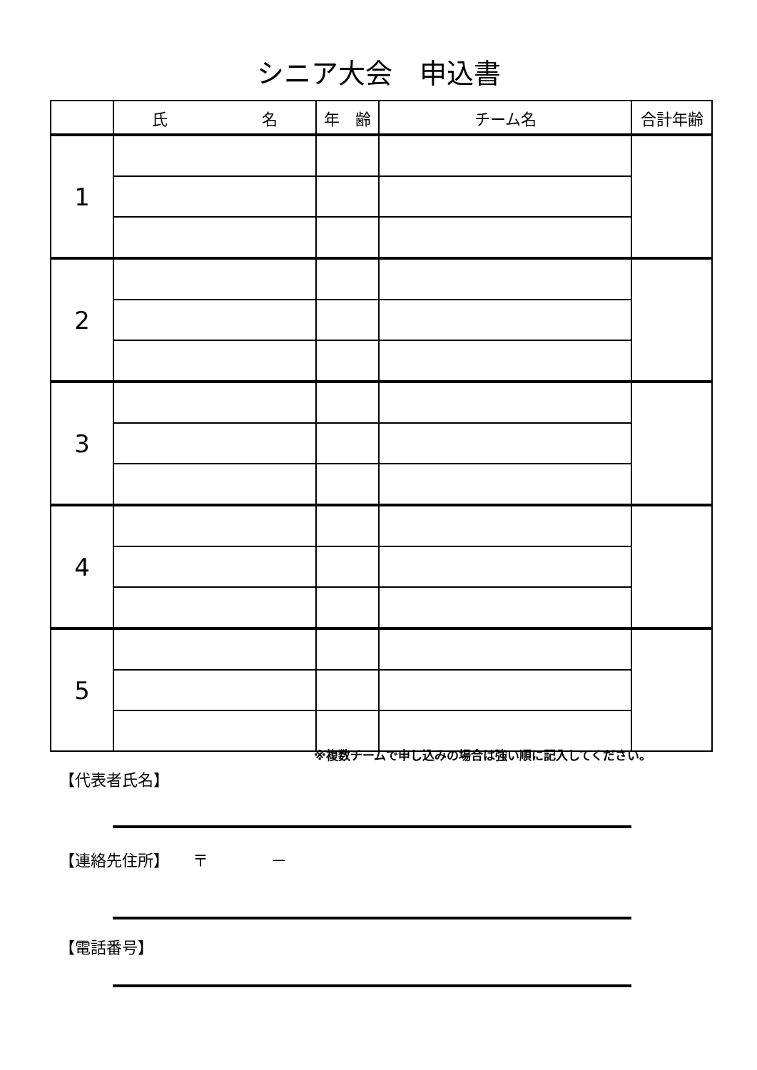シニア大会　申込書
| | 氏 名 | 年 齢 | チーム名 | 合計年齢 |
| --- | --- | --- | --- | --- |
| 1 | | | | |
| 2 | | | | |
| 3 | | | | |
| 4 | | | | |
| 5 | | | | |
※複数チームで申し込みの場合は強い順に記入してください。
【代表者氏名】
【連絡先住所】　　〒　　　　－
【電話番号】